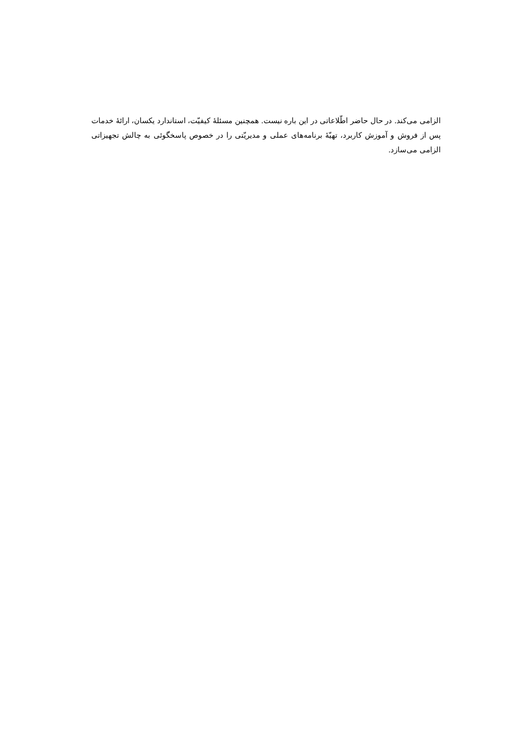الزامی می‌کند. در حال حاضر اطّلاعاتی در این باره نیست. همچنین مسئلۀ کیفیّت، استاندارد یکسان، ارائۀ خدمات پس از فروش و آموزش کاربرد، تهیّۀ برنامه‌های عملی و مدیریّتی را در خصوص پاسخگوئی به چالش تجهیزاتی الزامی می‌سازد.